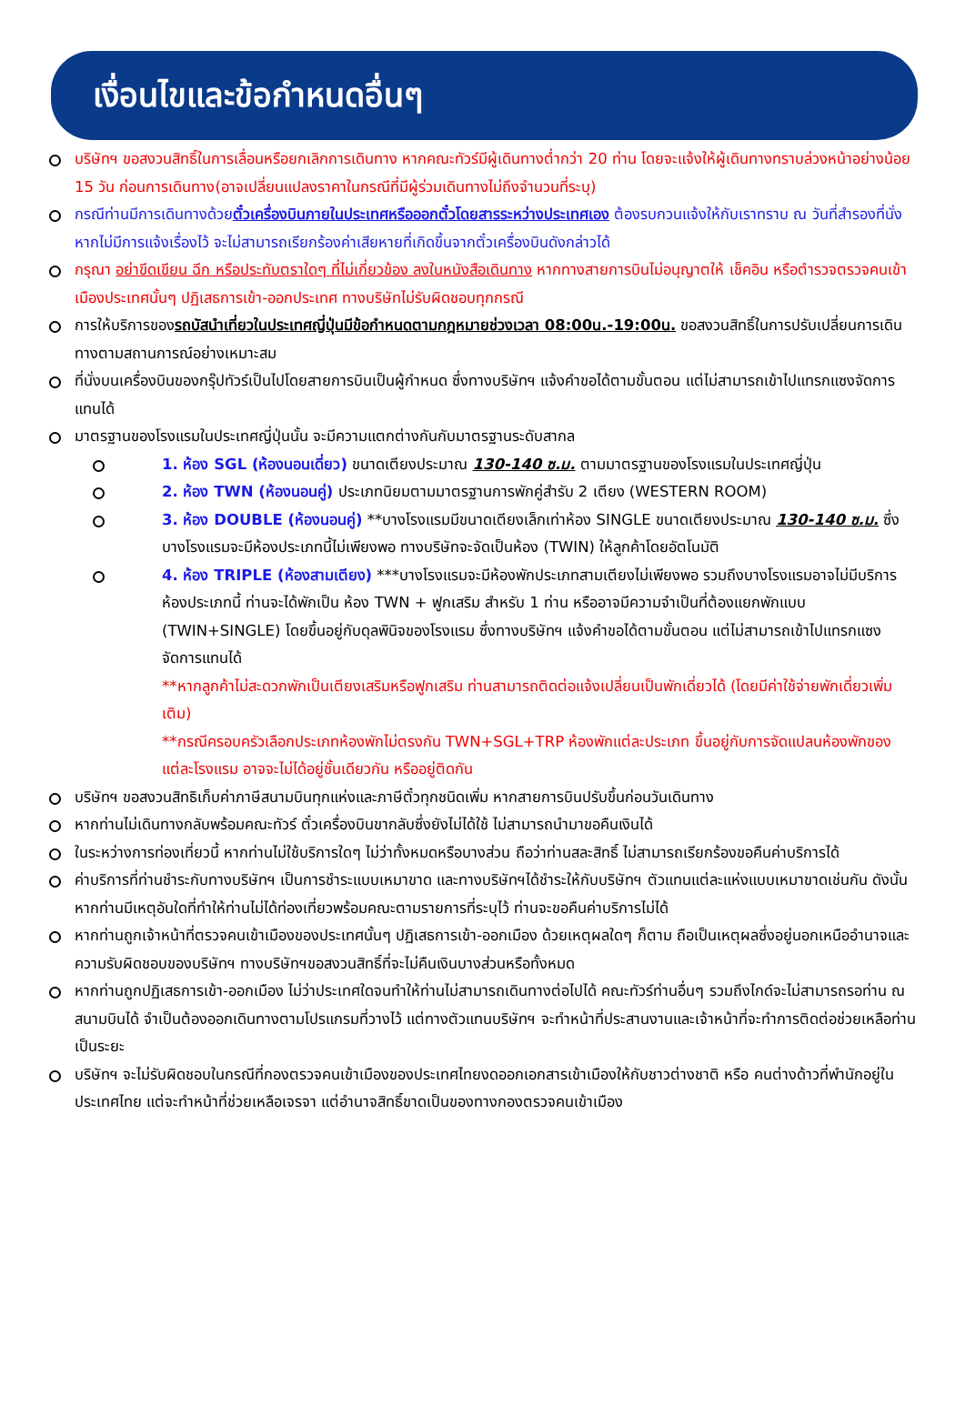เงื่อนไขและข้อกำหนดอื่นๆ
บริษัทฯ ขอสงวนสิทธิ์ในการเลื่อนหรือยกเลิกการเดินทาง หากคณะทัวร์มีผู้เดินทางต่ำกว่า 20 ท่าน โดยจะแจ้งให้ผู้เดินทางทราบล่วงหน้าอย่างน้อย 15 วัน ก่อนการเดินทาง(อาจเปลี่ยนแปลงราคาในกรณีที่มีผู้ร่วมเดินทางไม่ถึงจำนวนที่ระบุ)
กรณีท่านมีการเดินทางด้วยตั๋วเครื่องบินภายในประเทศหรือออกตั๋วโดยสารระหว่างประเทศเอง ต้องรบกวนแจ้งให้กับเราทราบ ณ วันที่สำรองที่นั่ง หากไม่มีการแจ้งเรื่องไว้ จะไม่สามารถเรียกร้องค่าเสียหายที่เกิดขึ้นจากตั๋วเครื่องบินดังกล่าวได้
กรุณา อย่าขีดเขียน ฉีก หรือประทับตราใดๆ ที่ไม่เกี่ยวข้อง ลงในหนังสือเดินทาง หากทางสายการบินไม่อนุญาตให้ เช็คอิน หรือตำรวจตรวจคนเข้าเมืองประเทศนั้นๆ ปฏิเสธการเข้า-ออกประเทศ ทางบริษัทไม่รับผิดชอบทุกกรณี
การให้บริการของรถบัสนำเที่ยวในประเทศญี่ปุ่นมีข้อกำหนดตามกฎหมายช่วงเวลา 08:00น.-19:00น. ขอสงวนสิทธิ์ในการปรับเปลี่ยนการเดินทางตามสถานการณ์อย่างเหมาะสม
ที่นั่งบนเครื่องบินของกรุ๊ปทัวร์เป็นไปโดยสายการบินเป็นผู้กำหนด ซึ่งทางบริษัทฯ แจ้งคำขอได้ตามขั้นตอน แต่ไม่สามารถเข้าไปแทรกแซงจัดการแทนได้
มาตรฐานของโรงแรมในประเทศญี่ปุ่นนั้น จะมีความแตกต่างกันกับมาตรฐานระดับสากล
1. ห้อง SGL (ห้องนอนเดี่ยว) ขนาดเตียงประมาณ 130-140 ซ.ม. ตามมาตรฐานของโรงแรมในประเทศญี่ปุ่น
2. ห้อง TWN (ห้องนอนคู่) ประเภทนิยมตามมาตรฐานการพักคู่สำรับ 2 เตียง (WESTERN ROOM)
3. ห้อง DOUBLE (ห้องนอนคู่) **บางโรงแรมมีขนาดเตียงเล็กเท่าห้อง SINGLE ขนาดเตียงประมาณ 130-140 ซ.ม. ซึ่งบางโรงแรมจะมีห้องประเภทนี้ไม่เพียงพอ ทางบริษัทจะจัดเป็นห้อง (TWIN) ให้ลูกค้าโดยอัตโนมัติ
4. ห้อง TRIPLE (ห้องสามเตียง) ***บางโรงแรมจะมีห้องพักประเภทสามเตียงไม่เพียงพอ รวมถึงบางโรงแรมอาจไม่มีบริการห้องประเภทนี้ ท่านจะได้พักเป็น ห้อง TWN + ฟูกเสริม สำหรับ 1 ท่าน หรืออาจมีความจำเป็นที่ต้องแยกพักแบบ (TWIN+SINGLE) โดยขึ้นอยู่กับดุลพินิจของโรงแรม ซึ่งทางบริษัทฯ แจ้งคำขอได้ตามขั้นตอน แต่ไม่สามารถเข้าไปแทรกแซงจัดการแทนได้
**หากลูกค้าไม่สะดวกพักเป็นเตียงเสริมหรือฟูกเสริม ท่านสามารถติดต่อแจ้งเปลี่ยนเป็นพักเดี่ยวได้ (โดยมีค่าใช้จ่ายพักเดี่ยวเพิ่มเติม)
**กรณีครอบครัวเลือกประเภทห้องพักไม่ตรงกัน TWN+SGL+TRP ห้องพักแต่ละประเภท ขึ้นอยู่กับการจัดแปลนห้องพักของแต่ละโรงแรม อาจจะไม่ได้อยู่ชั้นเดียวกัน หรืออยู่ติดกัน
บริษัทฯ ขอสงวนสิทธิเก็บค่าภาษีสนามบินทุกแห่งและภาษีตั๋วทุกชนิดเพิ่ม หากสายการบินปรับขึ้นก่อนวันเดินทาง
หากท่านไม่เดินทางกลับพร้อมคณะทัวร์ ตั๋วเครื่องบินขากลับซึ่งยังไม่ได้ใช้ ไม่สามารถนำมาขอคืนเงินได้
ในระหว่างการท่องเที่ยวนี้ หากท่านไม่ใช้บริการใดๆ ไม่ว่าทั้งหมดหรือบางส่วน ถือว่าท่านสละสิทธิ์ ไม่สามารถเรียกร้องขอคืนค่าบริการได้
ค่าบริการที่ท่านชำระกับทางบริษัทฯ เป็นการชำระแบบเหมาขาด และทางบริษัทฯได้ชำระให้กับบริษัทฯ ตัวแทนแต่ละแห่งแบบเหมาขาดเช่นกัน ดังนั้นหากท่านมีเหตุอันใดที่ทำให้ท่านไม่ได้ท่องเที่ยวพร้อมคณะตามรายการที่ระบุไว้ ท่านจะขอคืนค่าบริการไม่ได้
หากท่านถูกเจ้าหน้าที่ตรวจคนเข้าเมืองของประเทศนั้นๆ ปฏิเสธการเข้า-ออกเมือง ด้วยเหตุผลใดๆ ก็ตาม ถือเป็นเหตุผลซึ่งอยู่นอกเหนืออำนาจและความรับผิดชอบของบริษัทฯ ทางบริษัทฯขอสงวนสิทธิ์ที่จะไม่คืนเงินบางส่วนหรือทั้งหมด
หากท่านถูกปฏิเสธการเข้า-ออกเมือง ไม่ว่าประเทศใดจนทำให้ท่านไม่สามารถเดินทางต่อไปได้ คณะทัวร์ท่านอื่นๆ รวมถึงไกด์จะไม่สามารถรอท่าน ณ สนามบินได้ จำเป็นต้องออกเดินทางตามโปรแกรมที่วางไว้ แต่ทางตัวแทนบริษัทฯ จะทำหน้าที่ประสานงานและเจ้าหน้าที่จะทำการติดต่อช่วยเหลือท่านเป็นระยะ
บริษัทฯ จะไม่รับผิดชอบในกรณีที่กองตรวจคนเข้าเมืองของประเทศไทยงดออกเอกสารเข้าเมืองให้กับชาวต่างชาติ หรือ คนต่างด้าวที่พำนักอยู่ในประเทศไทย แต่จะทำหน้าที่ช่วยเหลือเจรจา แต่อำนาจสิทธิ์ขาดเป็นของทางกองตรวจคนเข้าเมือง